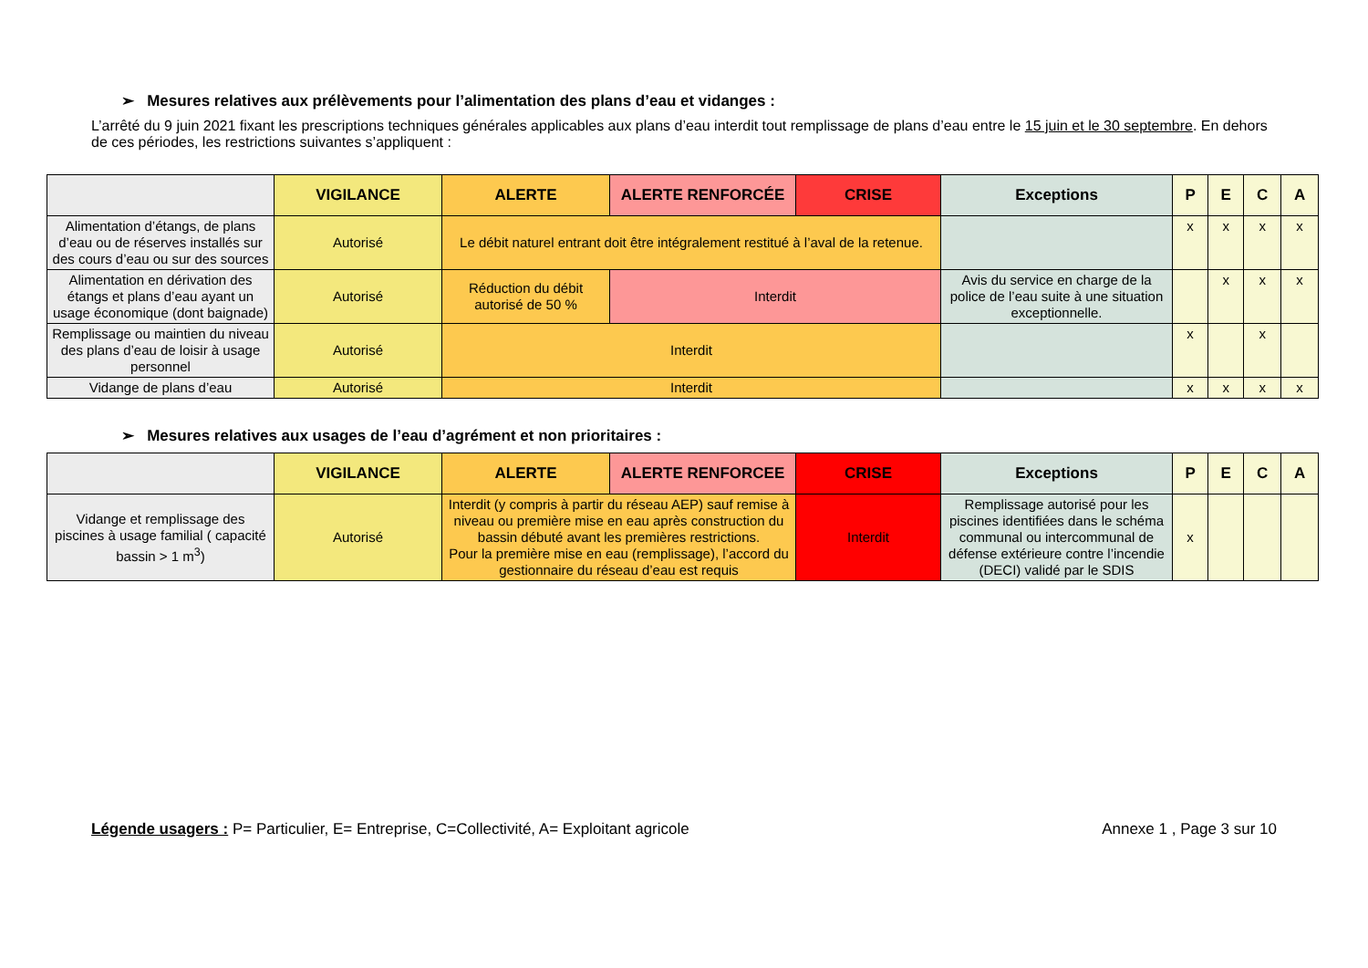➢ Mesures relatives aux prélèvements pour l’alimentation des plans d’eau et vidanges :
L’arrêté du 9 juin 2021 fixant les prescriptions techniques générales applicables aux plans d’eau interdit tout remplissage de plans d’eau entre le 15 juin et le 30 septembre. En dehors de ces périodes, les restrictions suivantes s’appliquent :
| | VIGILANCE | ALERTE | ALERTE RENFORCÉE | CRISE | Exceptions | P | E | C | A |
| --- | --- | --- | --- | --- | --- | --- | --- | --- | --- |
| Alimentation d’étangs, de plans d’eau ou de réserves installés sur des cours d’eau ou sur des sources | Autorisé | Le débit naturel entrant doit être intégralement restitué à l’aval de la retenue. | | | | x | x | x | x |
| Alimentation en dérivation des étangs et plans d’eau ayant un usage économique (dont baignade) | Autorisé | Réduction du débit autorisé de 50 % | Interdit | | Avis du service en charge de la police de l’eau suite à une situation exceptionnelle. | | x | x | x |
| Remplissage ou maintien du niveau des plans d’eau de loisir à usage personnel | Autorisé | Interdit | | | | x | | x | |
| Vidange de plans d’eau | Autorisé | Interdit | | | | x | x | x | x |
➢ Mesures relatives aux usages de l’eau d’agrément et non prioritaires :
| | VIGILANCE | ALERTE | ALERTE RENFORCEE | CRISE | Exceptions | P | E | C | A |
| --- | --- | --- | --- | --- | --- | --- | --- | --- | --- |
| Vidange et remplissage des piscines à usage familial ( capacité bassin > 1 m<sup>3</sup>) | Autorisé | Interdit (y compris à partir du réseau AEP) sauf remise à niveau ou première mise en eau après construction du bassin débuté avant les premières restrictions. Pour la première mise en eau (remplissage), l’accord du gestionnaire du réseau d’eau est requis | | Interdit | Remplissage autorisé pour les piscines identifiées dans le schéma communal ou intercommunal de défense extérieure contre l’incendie (DECI) validé par le SDIS | x | | | |
Légende usagers : P= Particulier, E= Entreprise, C=Collectivité, A= Exploitant agricole Annexe 1 , Page 3 sur 10